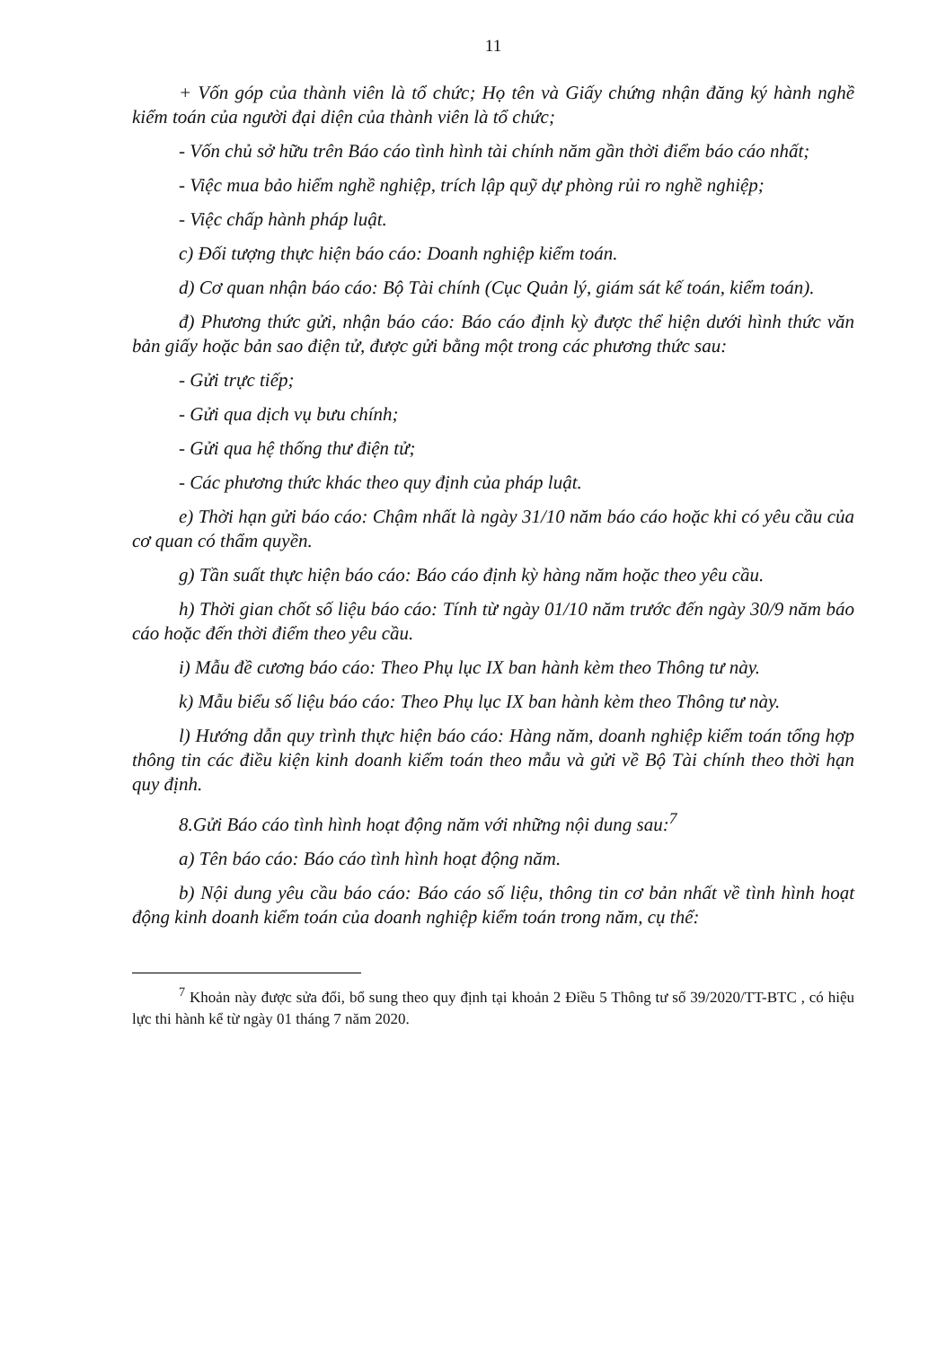11
+ Vốn góp của thành viên là tổ chức; Họ tên và Giấy chứng nhận đăng ký hành nghề kiểm toán của người đại diện của thành viên là tổ chức;
- Vốn chủ sở hữu trên Báo cáo tình hình tài chính năm gần thời điểm báo cáo nhất;
- Việc mua bảo hiểm nghề nghiệp, trích lập quỹ dự phòng rủi ro nghề nghiệp;
- Việc chấp hành pháp luật.
c) Đối tượng thực hiện báo cáo: Doanh nghiệp kiểm toán.
d) Cơ quan nhận báo cáo: Bộ Tài chính (Cục Quản lý, giám sát kế toán, kiểm toán).
đ) Phương thức gửi, nhận báo cáo: Báo cáo định kỳ được thể hiện dưới hình thức văn bản giấy hoặc bản sao điện tử, được gửi bằng một trong các phương thức sau:
- Gửi trực tiếp;
- Gửi qua dịch vụ bưu chính;
- Gửi qua hệ thống thư điện tử;
- Các phương thức khác theo quy định của pháp luật.
e) Thời hạn gửi báo cáo: Chậm nhất là ngày 31/10 năm báo cáo hoặc khi có yêu cầu của cơ quan có thẩm quyền.
g) Tần suất thực hiện báo cáo: Báo cáo định kỳ hàng năm hoặc theo yêu cầu.
h) Thời gian chốt số liệu báo cáo: Tính từ ngày 01/10 năm trước đến ngày 30/9 năm báo cáo hoặc đến thời điểm theo yêu cầu.
i) Mẫu đề cương báo cáo: Theo Phụ lục IX ban hành kèm theo Thông tư này.
k) Mẫu biểu số liệu báo cáo: Theo Phụ lục IX ban hành kèm theo Thông tư này.
l) Hướng dẫn quy trình thực hiện báo cáo: Hàng năm, doanh nghiệp kiểm toán tổng hợp thông tin các điều kiện kinh doanh kiểm toán theo mẫu và gửi về Bộ Tài chính theo thời hạn quy định.
8.Gửi Báo cáo tình hình hoạt động năm với những nội dung sau:<sup>7</sup>
a) Tên báo cáo: Báo cáo tình hình hoạt động năm.
b) Nội dung yêu cầu báo cáo: Báo cáo số liệu, thông tin cơ bản nhất về tình hình hoạt động kinh doanh kiểm toán của doanh nghiệp kiểm toán trong năm, cụ thể:
<sup>7</sup> Khoản này được sửa đổi, bổ sung theo quy định tại khoản 2 Điều 5 Thông tư số 39/2020/TT-BTC , có hiệu lực thi hành kể từ ngày 01 tháng 7 năm 2020.